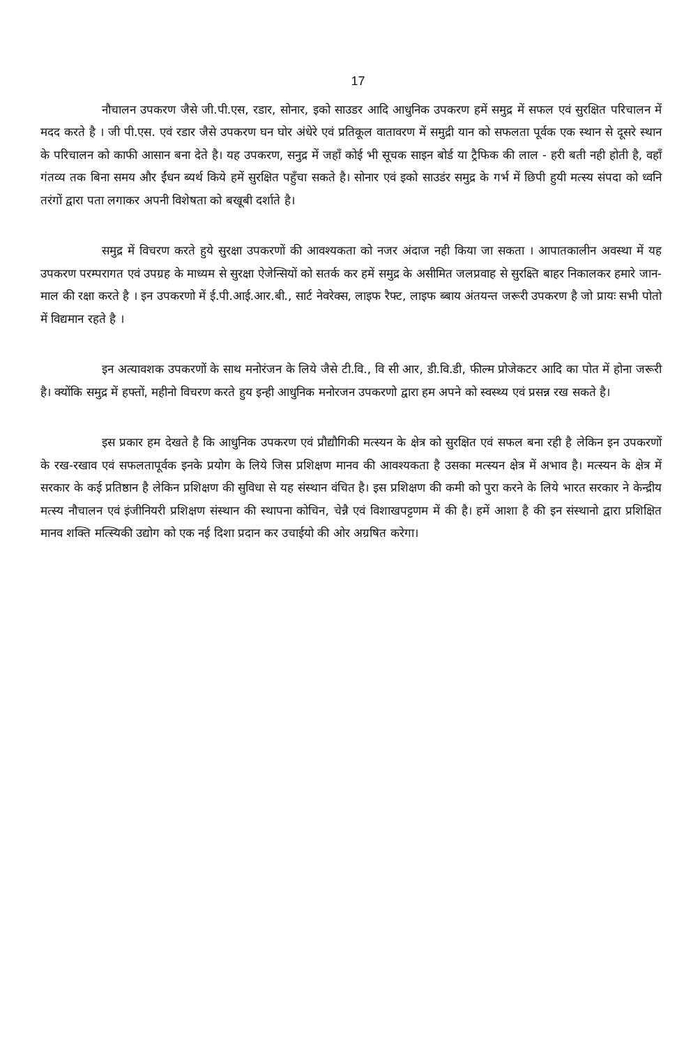17
नौचालन उपकरण जैसे जी.पी.एस, रडार, सोनार, इको साउडर आदि आधुनिक उपकरण हमें समुद्र में सफल एवं सुरक्षित परिचालन में मदद करते है । जी पी.एस. एवं रडार जैसे उपकरण घन घोर अंधेरे एवं प्रतिकूल वातावरण में समुद्री यान को सफलता पूर्वक एक स्थान से दूसरे स्थान के परिचालन को काफी आसान बना देते है। यह उपकरण, सनुद्र में जहाँ कोई भी सूचक साइन बोर्ड या ट्रैफिक की लाल - हरी बती नही होती है, वहाँ गंतव्य तक बिना समय और ईंधन ब्यर्थ किये हमें सुरक्षित पहुँचा सकते है। सोनार एवं इको साउडंर समुद्र के गर्भ में छिपी हुयी मत्स्य संपदा को ध्वनि तरंगों द्वारा पता लगाकर अपनी विशेषता को बखूबी दर्शाते है।
समुद्र में विचरण करते हुये सुरक्षा उपकरणों की आवश्यकता को नजर अंदाज नही किया जा सकता । आपातकालीन अवस्था में यह उपकरण परम्परागत एवं उपग्रह के माध्यम से सुरक्षा ऐजेन्सियों को सतर्क कर हमें समुद्र के असीमित जलप्रवाह से सुरक्ष्ति बाहर निकालकर हमारे जान-माल की रक्षा करते है । इन उपकरणो में ई.पी.आई.आर.बी., सार्ट नेवरेक्स, लाइफ रैफ्ट, लाइफ ब्बाय अंतयन्त जरूरी उपकरण है जो प्रायः सभी पोतो में विद्यमान रहते है ।
इन अत्यावशक उपकरणों के साथ मनोरंजन के लिये जैसे टी.वि., वि सी आर, डी.वि.डी, फील्म प्रोजेकटर आदि का पोत में होना जरूरी है। क्योंकि समुद्र में हफ्तों, महीनो विचरण करते हुय इन्ही आधुनिक मनोरजन उपकरणो द्वारा हम अपने को स्वस्थ्य एवं प्रसन्न रख सकते है।
इस प्रकार हम देखते है कि आधुनिक उपकरण एवं प्रौद्यौगिकी मत्स्यन के क्षेत्र को सुरक्षित एवं सफल बना रही है लेकिन इन उपकरणों के रख-रखाव एवं सफलतापूर्वक इनके प्रयोग के लिये जिस प्रशिक्षण मानव की आवश्यकता है उसका मत्स्यन क्षेत्र में अभाव है। मत्स्यन के क्षेत्र में सरकार के कई प्रतिष्ठान है लेकिन प्रशिक्षण की सुविधा से यह संस्थान वंचित है। इस प्रशिक्षण की कमी को पुरा करने के लिये भारत सरकार ने केन्द्रीय मत्स्य नौचालन एवं इंजीनियरी प्रशिक्षण संस्थान की स्थापना कोचिन, चेन्नै एवं विशाखपट्टणम में की है। हमें आशा है की इन संस्थानो द्वारा प्रशिक्षित मानव शक्ति मत्स्यिकी उद्योग को एक नई दिशा प्रदान कर उचाईयो की ओर अग्रषित करेगा।